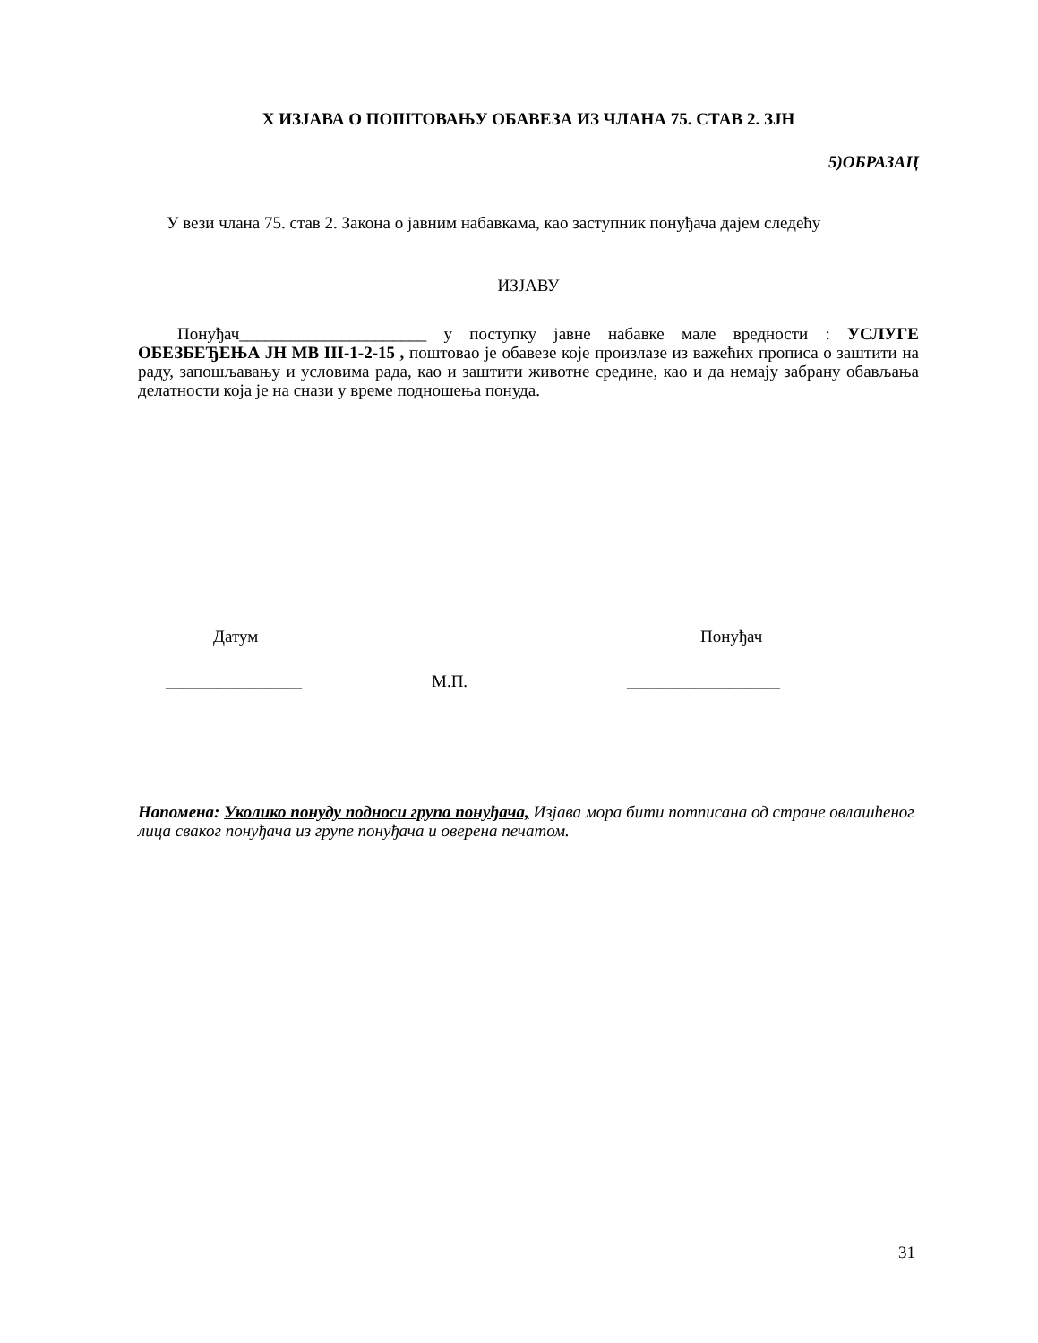X ИЗЈАВА О ПОШТОВАЊУ ОБАВЕЗА ИЗ ЧЛАНА 75. СТАВ 2. ЗЈН
5)ОБРАЗАЦ
У вези члана 75. став 2. Закона о јавним набавкама, као заступник понуђача дајем следећу
ИЗЈАВУ
Понуђач______________________ у поступку јавне набавке мале вредности : УСЛУГЕ ОБЕЗБЕЂЕЊА ЈН МВ III-1-2-15 , поштовао је обавезе које произлазе из важећих прописа о заштити на раду, запошљавању и условима рада, као и заштити животне средине, као и да немају забрану обављања делатности која је на снази у време подношења понуда.
Датум Понуђач
________________ М.П. __________________
Напомена: Уколико понуду подноси група понуђача, Изјава мора бити потписана од стране овлашћеног лица сваког понуђача из групе понуђача и оверена печатом.
31